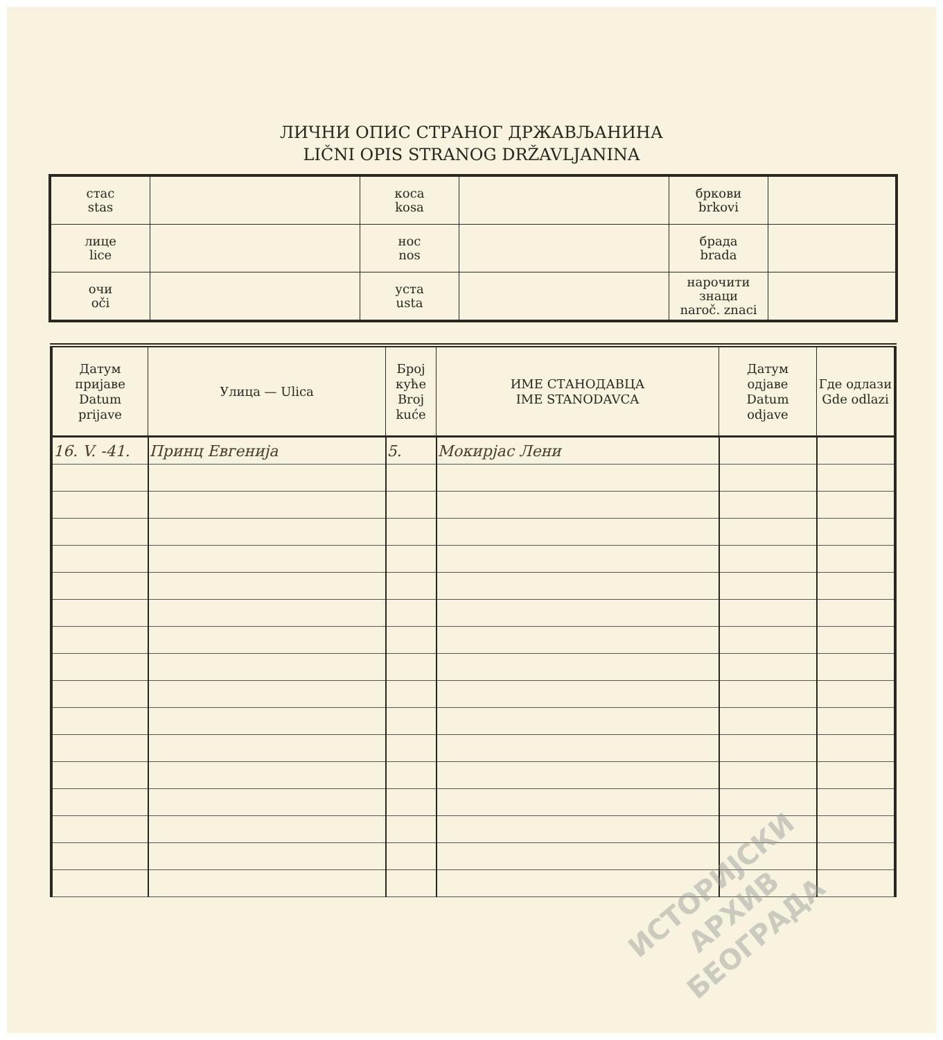ЛИЧНИ ОПИС СТРАНОГ ДРЖАВЉАНИНА
LIČNI OPIS STRANOG DRŽAVLJANINA
| стас stas | | коса kosa | | бркови brkovi | |
| лице lice | | нос nos | | брада brada | |
| очи oči | | уста usta | | нарочити знаци naroč. znaci | |
| Датум пријаве Datum prijave | Улица — Ulica | Број куће Broj kuće | ИМЕ СТАНОДАВЦА IME STANODAVCA | Датум одјаве Datum odjave | Где одлази Gde odlazi |
| --- | --- | --- | --- | --- | --- |
| 16. V. -41. | Принц Евгенија | 5. | Мокирјас Лени | | |
ИСТОРИЈСКИ
АРХИВ
БЕОГРАДА